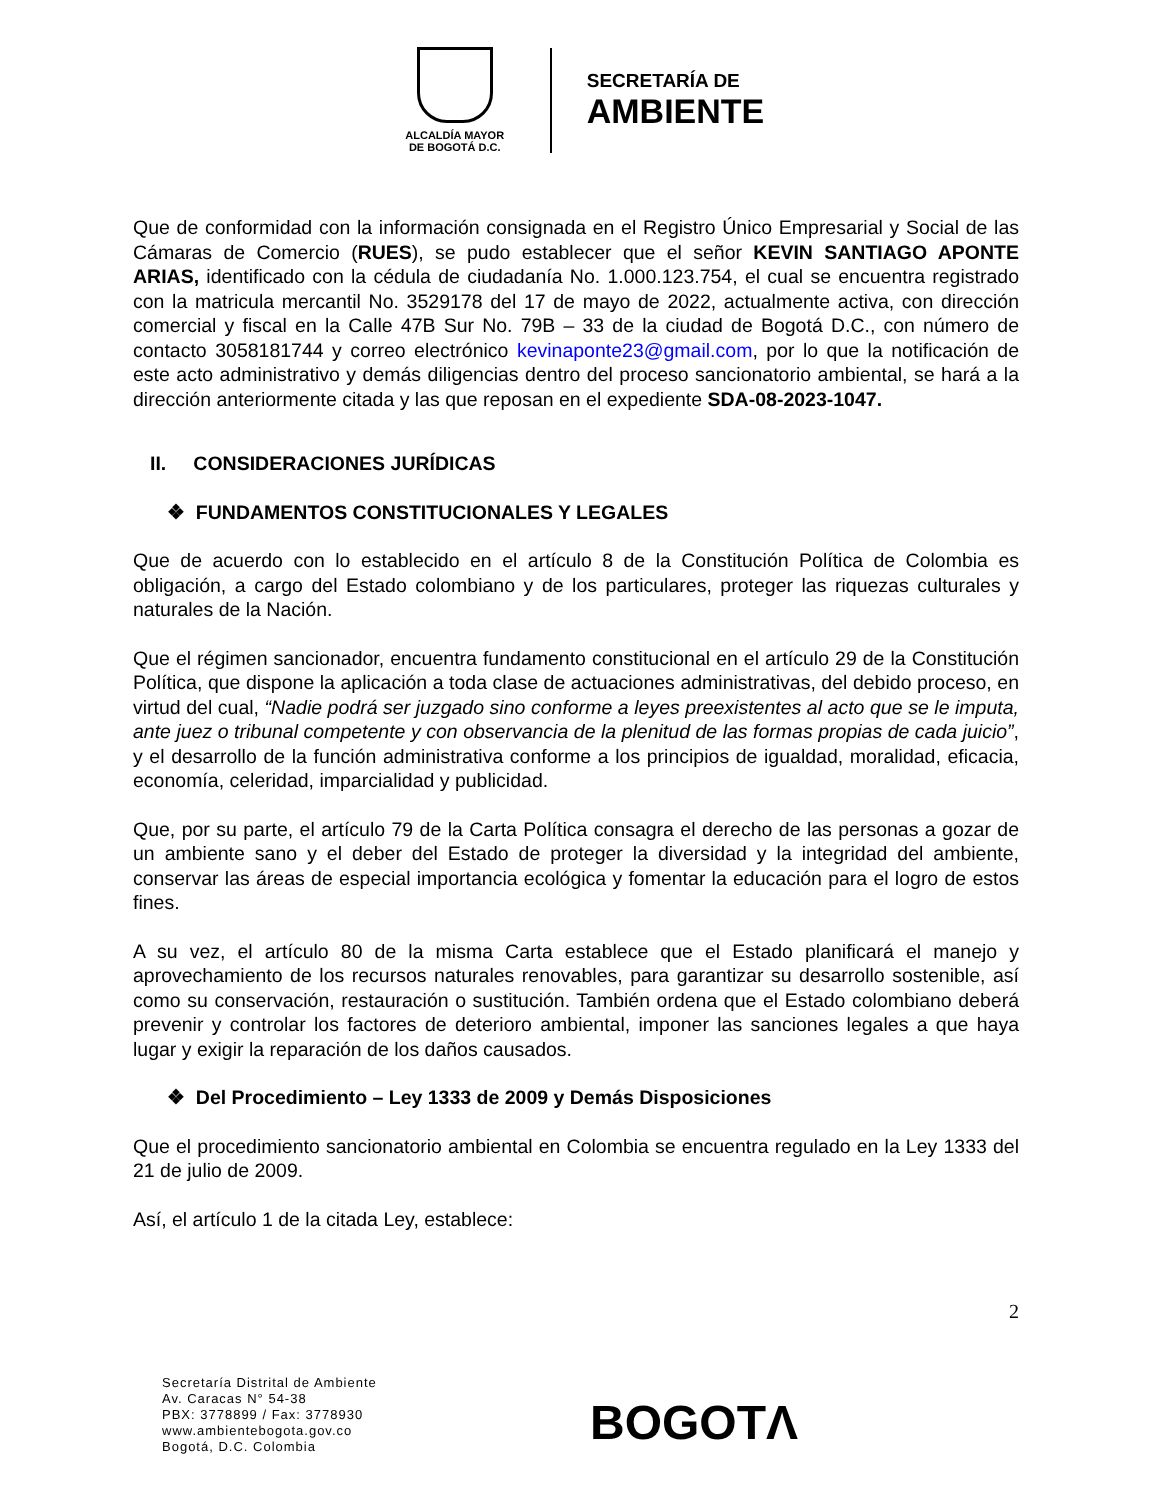ALCALDÍA MAYOR
DE BOGOTÁ D.C.
SECRETARÍA DE
AMBIENTE
Que de conformidad con la información consignada en el Registro Único Empresarial y Social de las Cámaras de Comercio (RUES), se pudo establecer que el señor KEVIN SANTIAGO APONTE ARIAS, identificado con la cédula de ciudadanía No. 1.000.123.754, el cual se encuentra registrado con la matricula mercantil No. 3529178 del 17 de mayo de 2022, actualmente activa, con dirección comercial y fiscal en la Calle 47B Sur No. 79B – 33 de la ciudad de Bogotá D.C., con número de contacto 3058181744 y correo electrónico kevinaponte23@gmail.com, por lo que la notificación de este acto administrativo y demás diligencias dentro del proceso sancionatorio ambiental, se hará a la dirección anteriormente citada y las que reposan en el expediente SDA-08-2023-1047.
II. CONSIDERACIONES JURÍDICAS
❖ FUNDAMENTOS CONSTITUCIONALES Y LEGALES
Que de acuerdo con lo establecido en el artículo 8 de la Constitución Política de Colombia es obligación, a cargo del Estado colombiano y de los particulares, proteger las riquezas culturales y naturales de la Nación.
Que el régimen sancionador, encuentra fundamento constitucional en el artículo 29 de la Constitución Política, que dispone la aplicación a toda clase de actuaciones administrativas, del debido proceso, en virtud del cual, “Nadie podrá ser juzgado sino conforme a leyes preexistentes al acto que se le imputa, ante juez o tribunal competente y con observancia de la plenitud de las formas propias de cada juicio”, y el desarrollo de la función administrativa conforme a los principios de igualdad, moralidad, eficacia, economía, celeridad, imparcialidad y publicidad.
Que, por su parte, el artículo 79 de la Carta Política consagra el derecho de las personas a gozar de un ambiente sano y el deber del Estado de proteger la diversidad y la integridad del ambiente, conservar las áreas de especial importancia ecológica y fomentar la educación para el logro de estos fines.
A su vez, el artículo 80 de la misma Carta establece que el Estado planificará el manejo y aprovechamiento de los recursos naturales renovables, para garantizar su desarrollo sostenible, así como su conservación, restauración o sustitución. También ordena que el Estado colombiano deberá prevenir y controlar los factores de deterioro ambiental, imponer las sanciones legales a que haya lugar y exigir la reparación de los daños causados.
❖ Del Procedimiento – Ley 1333 de 2009 y Demás Disposiciones
Que el procedimiento sancionatorio ambiental en Colombia se encuentra regulado en la Ley 1333 del 21 de julio de 2009.
Así, el artículo 1 de la citada Ley, establece:
2
Secretaría Distrital de Ambiente
Av. Caracas N° 54-38
PBX: 3778899 / Fax: 3778930
www.ambientebogota.gov.co
Bogotá, D.C. Colombia
BOGOTΛ